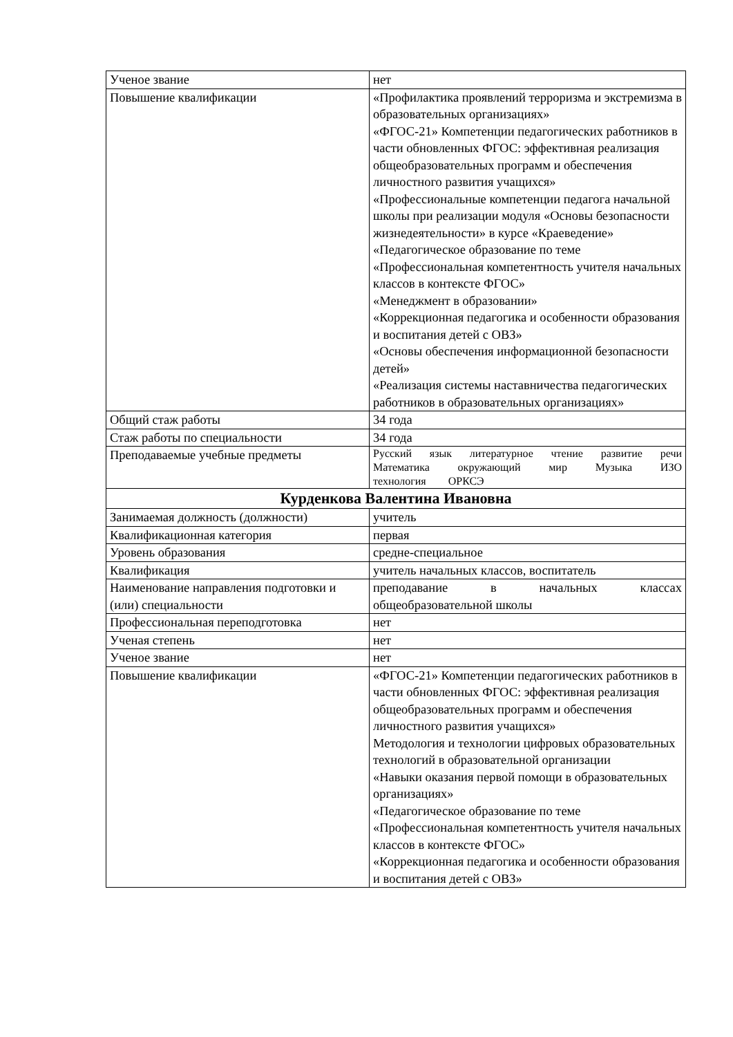| Ученое звание | нет |
| Повышение квалификации | «Профилактика проявлений терроризма и экстремизма в образовательных организациях» «ФГОС-21» Компетенции педагогических работников в части обновленных ФГОС: эффективная реализация общеобразовательных программ и обеспечения личностного развития учащихся» «Профессиональные компетенции педагога начальной школы при реализации модуля «Основы безопасности жизнедеятельности» в курсе «Краеведение» «Педагогическое образование по теме «Профессиональная компетентность учителя начальных классов в контексте ФГОС» «Менеджмент в образовании» «Коррекционная педагогика и особенности образования и воспитания детей с ОВЗ» «Основы обеспечения информационной безопасности детей» «Реализация системы наставничества педагогических работников в образовательных организациях» |
| Общий стаж работы | 34 года |
| Стаж работы по специальности | 34 года |
| Преподаваемые учебные предметы | Русский язык литературное чтение развитие речи Математика окружающий мир Музыка ИЗО технология ОРКСЭ |
| Курденкова Валентина Ивановна | |
| Занимаемая должность (должности) | учитель |
| Квалификационная категория | первая |
| Уровень образования | средне-специальное |
| Квалификация | учитель начальных классов, воспитатель |
| Наименование направления подготовки и (или) специальности | преподавание в начальных классах общеобразовательной школы |
| Профессиональная переподготовка | нет |
| Ученая степень | нет |
| Ученое звание | нет |
| Повышение квалификации | «ФГОС-21» Компетенции педагогических работников в части обновленных ФГОС: эффективная реализация общеобразовательных программ и обеспечения личностного развития учащихся» Методология и технологии цифровых образовательных технологий в образовательной организации «Навыки оказания первой помощи в образовательных организациях» «Педагогическое образование по теме «Профессиональная компетентность учителя начальных классов в контексте ФГОС» «Коррекционная педагогика и особенности образования и воспитания детей с ОВЗ» |